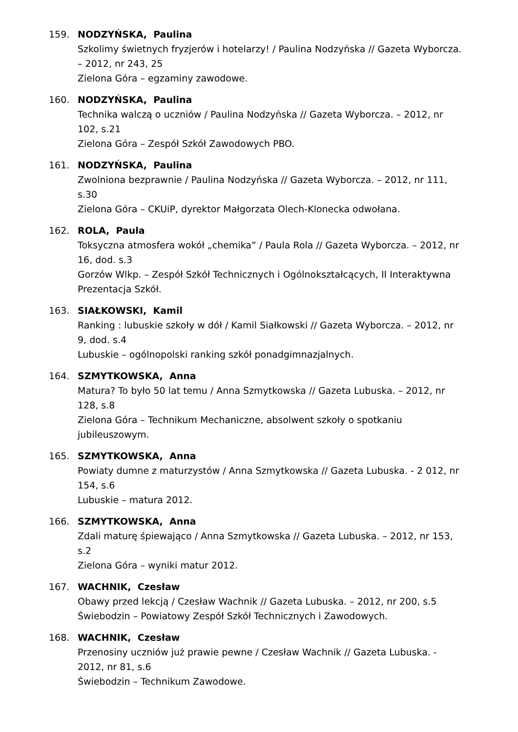159. NODZYŃSKA, Paulina
Szkolimy świetnych fryzjerów i hotelarzy! / Paulina Nodzyńska // Gazeta Wyborcza. – 2012, nr 243, 25
Zielona Góra – egzaminy zawodowe.
160. NODZYŃSKA, Paulina
Technika walczą o uczniów / Paulina Nodzyńska // Gazeta Wyborcza. – 2012, nr 102, s.21
Zielona Góra – Zespół Szkół Zawodowych PBO.
161. NODZYŃSKA, Paulina
Zwolniona bezprawnie / Paulina Nodzyńska // Gazeta Wyborcza. – 2012, nr 111, s.30
Zielona Góra – CKUiP, dyrektor Małgorzata Olech-Klonecka odwołana.
162. ROLA, Paula
Toksyczna atmosfera wokół „chemika” / Paula Rola // Gazeta Wyborcza. – 2012, nr 16, dod. s.3
Gorzów Wlkp. – Zespół Szkół Technicznych i Ogólnokształcących, II Interaktywna Prezentacja Szkół.
163. SIAŁKOWSKI, Kamil
Ranking : lubuskie szkoły w dół / Kamil Siałkowski // Gazeta Wyborcza. – 2012, nr 9, dod. s.4
Lubuskie – ogólnopolski ranking szkół ponadgimnazjalnych.
164. SZMYTKOWSKA, Anna
Matura? To było 50 lat temu / Anna Szmytkowska // Gazeta Lubuska. – 2012, nr 128, s.8
Zielona Góra – Technikum Mechaniczne, absolwent szkoły o spotkaniu jubileuszowym.
165. SZMYTKOWSKA, Anna
Powiaty dumne z maturzystów / Anna Szmytkowska // Gazeta Lubuska. - 2 012, nr 154, s.6
Lubuskie – matura 2012.
166. SZMYTKOWSKA, Anna
Zdali maturę śpiewająco / Anna Szmytkowska // Gazeta Lubuska. – 2012, nr 153, s.2
Zielona Góra – wyniki matur 2012.
167. WACHNIK, Czesław
Obawy przed lekcją / Czesław Wachnik // Gazeta Lubuska. – 2012, nr 200, s.5
Świebodzin – Powiatowy Zespół Szkół Technicznych i Zawodowych.
168. WACHNIK, Czesław
Przenosiny uczniów już prawie pewne / Czesław Wachnik // Gazeta Lubuska. - 2012, nr 81, s.6
Świebodzin – Technikum Zawodowe.